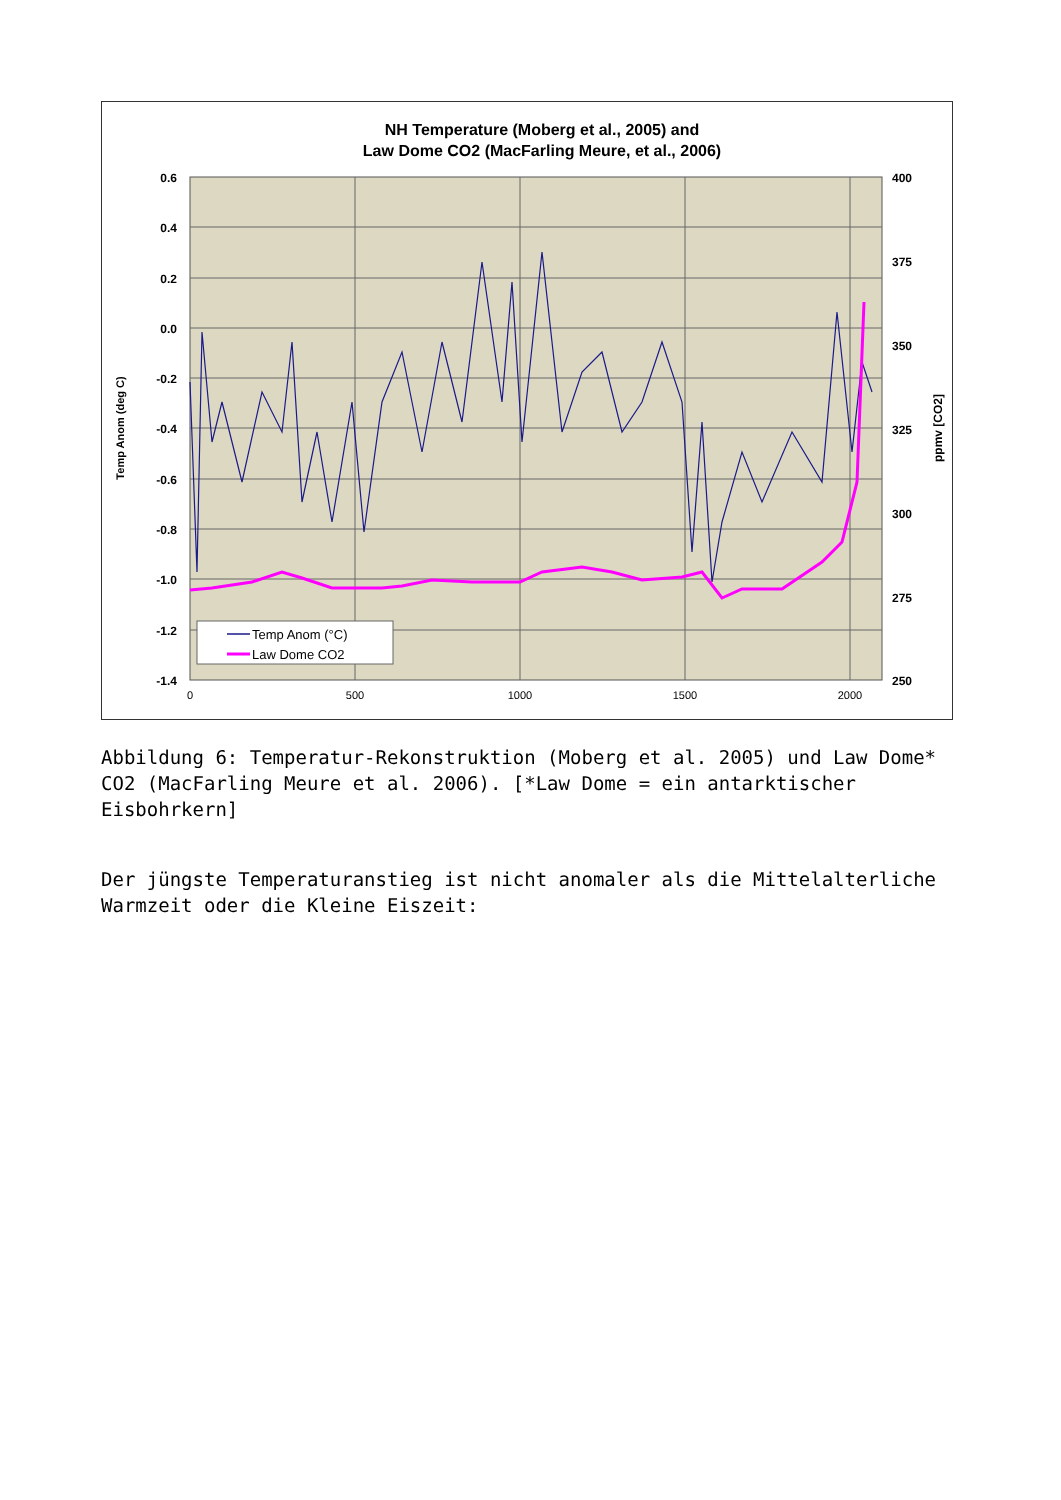NH Temperature (Moberg et al., 2005) and
Law Dome CO2 (MacFarling Meure, et al., 2006)
0.6
0.4
0.2
0.0
-0.2
-0.4
-0.6
-0.8
-1.0
-1.2
-1.4
400
375
350
325
300
275
250
0
500
1000
1500
2000
Temp Anom (deg C)
ppmv [CO2]
Temp Anom (°C)
Law Dome CO2
Abbildung 6: Temperatur-Rekonstruktion (Moberg et al. 2005) und Law Dome* CO2 (MacFarling Meure et al. 2006). [*Law Dome = ein antarktischer Eisbohrkern]
Der jüngste Temperaturanstieg ist nicht anomaler als die Mittelalterliche Warmzeit oder die Kleine Eiszeit: